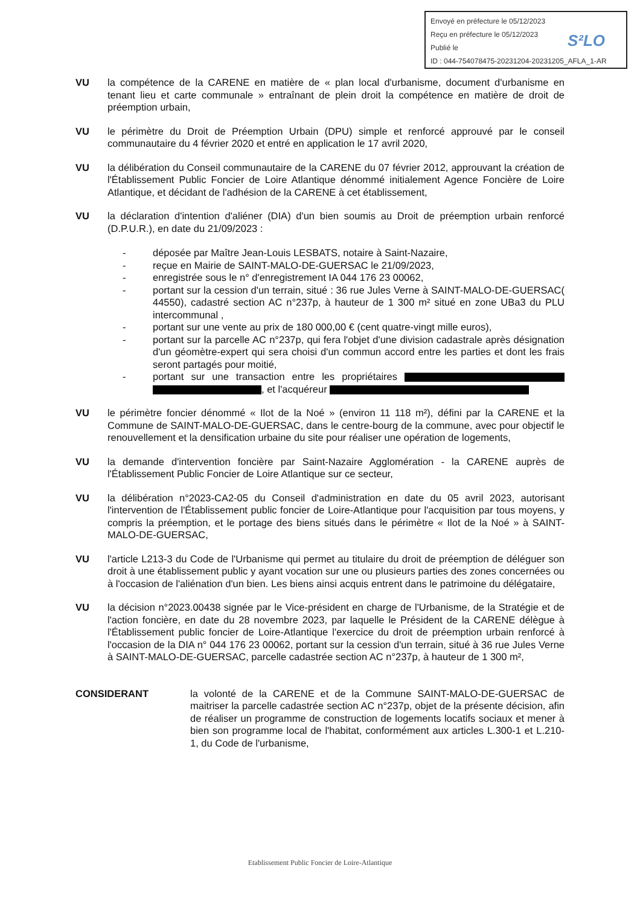Envoyé en préfecture le 05/12/2023
Reçu en préfecture le 05/12/2023
Publié le
ID : 044-754078475-20231204-20231205_AFLA_1-AR
S²LO
VU la compétence de la CARENE en matière de « plan local d'urbanisme, document d'urbanisme en tenant lieu et carte communale » entraînant de plein droit la compétence en matière de droit de préemption urbain,
VU le périmètre du Droit de Préemption Urbain (DPU) simple et renforcé approuvé par le conseil communautaire du 4 février 2020 et entré en application le 17 avril 2020,
VU la délibération du Conseil communautaire de la CARENE du 07 février 2012, approuvant la création de l'Établissement Public Foncier de Loire Atlantique dénommé initialement Agence Foncière de Loire Atlantique, et décidant de l'adhésion de la CARENE à cet établissement,
VU la déclaration d'intention d'aliéner (DIA) d'un bien soumis au Droit de préemption urbain renforcé (D.P.U.R.), en date du 21/09/2023 :
- déposée par Maître Jean-Louis LESBATS, notaire à Saint-Nazaire,
- reçue en Mairie de SAINT-MALO-DE-GUERSAC le 21/09/2023,
- enregistrée sous le n° d'enregistrement IA 044 176 23 00062,
- portant sur la cession d'un terrain, situé : 36 rue Jules Verne à SAINT-MALO-DE-GUERSAC( 44550), cadastré section AC n°237p, à hauteur de 1 300 m² situé en zone UBa3 du PLU intercommunal ,
- portant sur une vente au prix de 180 000,00 € (cent quatre-vingt mille euros),
- portant sur la parcelle AC n°237p, qui fera l'objet d'une division cadastrale après désignation d'un géomètre-expert qui sera choisi d'un commun accord entre les parties et dont les frais seront partagés pour moitié,
- portant sur une transaction entre les propriétaires , et l'acquéreur
VU le périmètre foncier dénommé « Ilot de la Noé » (environ 11 118 m²), défini par la CARENE et la Commune de SAINT-MALO-DE-GUERSAC, dans le centre-bourg de la commune, avec pour objectif le renouvellement et la densification urbaine du site pour réaliser une opération de logements,
VU la demande d'intervention foncière par Saint-Nazaire Agglomération - la CARENE auprès de l'Établissement Public Foncier de Loire Atlantique sur ce secteur,
VU la délibération n°2023-CA2-05 du Conseil d'administration en date du 05 avril 2023, autorisant l'intervention de l'Établissement public foncier de Loire-Atlantique pour l'acquisition par tous moyens, y compris la préemption, et le portage des biens situés dans le périmètre « Ilot de la Noé » à SAINT-MALO-DE-GUERSAC,
VU l'article L213-3 du Code de l'Urbanisme qui permet au titulaire du droit de préemption de déléguer son droit à une établissement public y ayant vocation sur une ou plusieurs parties des zones concernées ou à l'occasion de l'aliénation d'un bien. Les biens ainsi acquis entrent dans le patrimoine du délégataire,
VU la décision n°2023.00438 signée par le Vice-président en charge de l'Urbanisme, de la Stratégie et de l'action foncière, en date du 28 novembre 2023, par laquelle le Président de la CARENE délègue à l'Établissement public foncier de Loire-Atlantique l'exercice du droit de préemption urbain renforcé à l'occasion de la DIA n° 044 176 23 00062, portant sur la cession d'un terrain, situé à 36 rue Jules Verne à SAINT-MALO-DE-GUERSAC, parcelle cadastrée section AC n°237p, à hauteur de 1 300 m²,
CONSIDERANT la volonté de la CARENE et de la Commune SAINT-MALO-DE-GUERSAC de maitriser la parcelle cadastrée section AC n°237p, objet de la présente décision, afin de réaliser un programme de construction de logements locatifs sociaux et mener à bien son programme local de l'habitat, conformément aux articles L.300-1 et L.210-1, du Code de l'urbanisme,
Etablissement Public Foncier de Loire-Atlantique